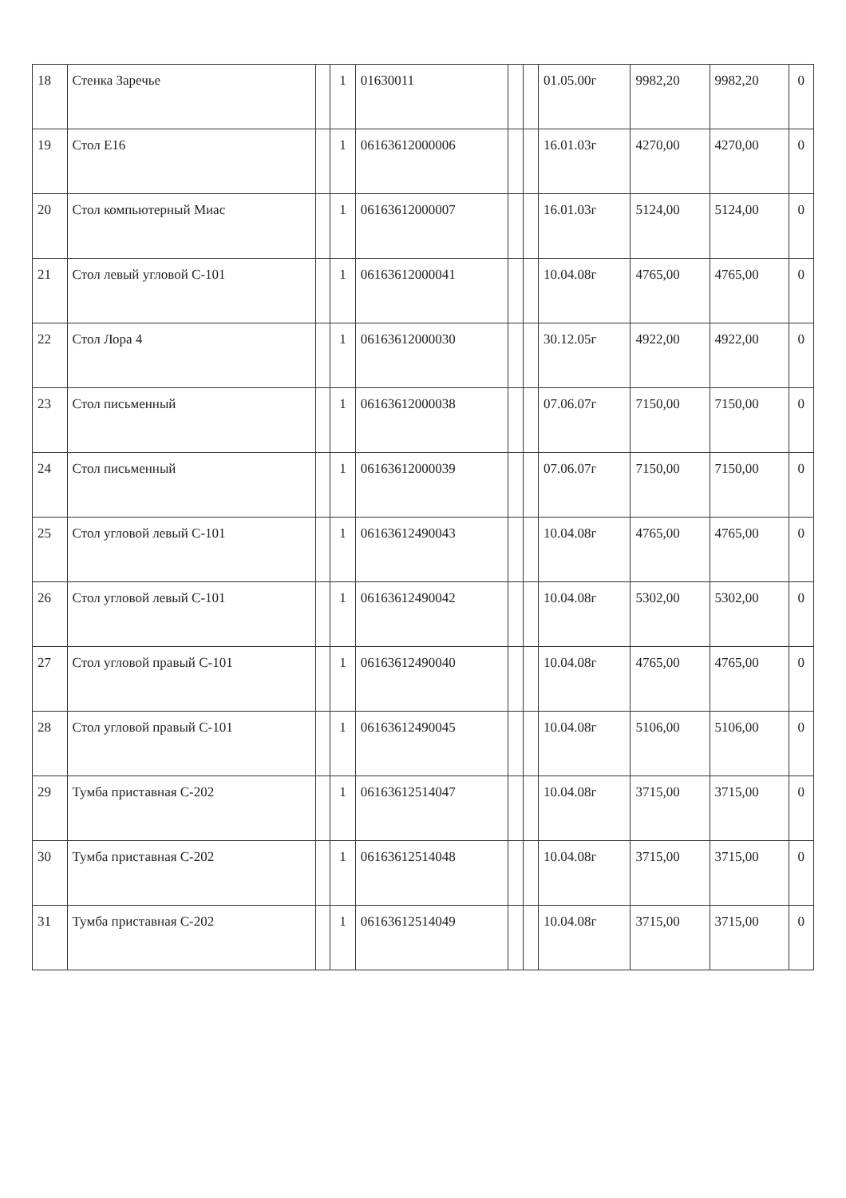| 18 | Стенка Заречье | | 1 | 01630011 | | | 01.05.00г | 9982,20 | 9982,20 | 0 |
| 19 | Стол Е16 | | 1 | 06163612000006 | | | 16.01.03г | 4270,00 | 4270,00 | 0 |
| 20 | Стол компьютерный Миас | | 1 | 06163612000007 | | | 16.01.03г | 5124,00 | 5124,00 | 0 |
| 21 | Стол левый угловой С-101 | | 1 | 06163612000041 | | | 10.04.08г | 4765,00 | 4765,00 | 0 |
| 22 | Стол Лора 4 | | 1 | 06163612000030 | | | 30.12.05г | 4922,00 | 4922,00 | 0 |
| 23 | Стол письменный | | 1 | 06163612000038 | | | 07.06.07г | 7150,00 | 7150,00 | 0 |
| 24 | Стол письменный | | 1 | 06163612000039 | | | 07.06.07г | 7150,00 | 7150,00 | 0 |
| 25 | Стол угловой левый С-101 | | 1 | 06163612490043 | | | 10.04.08г | 4765,00 | 4765,00 | 0 |
| 26 | Стол угловой левый С-101 | | 1 | 06163612490042 | | | 10.04.08г | 5302,00 | 5302,00 | 0 |
| 27 | Стол угловой правый С-101 | | 1 | 06163612490040 | | | 10.04.08г | 4765,00 | 4765,00 | 0 |
| 28 | Стол угловой правый С-101 | | 1 | 06163612490045 | | | 10.04.08г | 5106,00 | 5106,00 | 0 |
| 29 | Тумба приставная С-202 | | 1 | 06163612514047 | | | 10.04.08г | 3715,00 | 3715,00 | 0 |
| 30 | Тумба приставная С-202 | | 1 | 06163612514048 | | | 10.04.08г | 3715,00 | 3715,00 | 0 |
| 31 | Тумба приставная С-202 | | 1 | 06163612514049 | | | 10.04.08г | 3715,00 | 3715,00 | 0 |